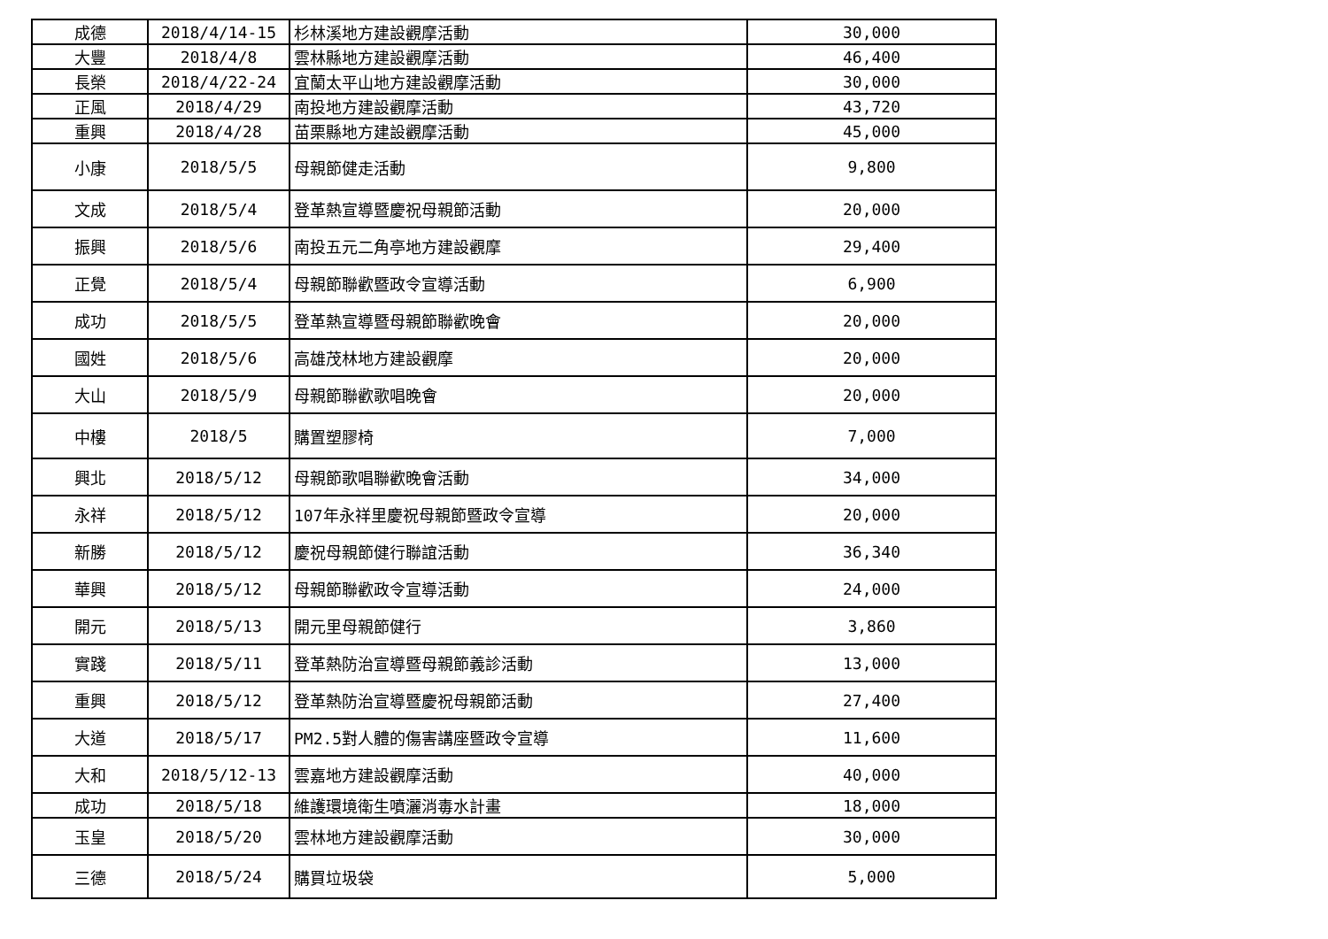| 成德 | 2018/4/14-15 | 杉林溪地方建設觀摩活動 | 30,000 |
| 大豐 | 2018/4/8 | 雲林縣地方建設觀摩活動 | 46,400 |
| 長榮 | 2018/4/22-24 | 宜蘭太平山地方建設觀摩活動 | 30,000 |
| 正風 | 2018/4/29 | 南投地方建設觀摩活動 | 43,720 |
| 重興 | 2018/4/28 | 苗栗縣地方建設觀摩活動 | 45,000 |
| 小康 | 2018/5/5 | 母親節健走活動 | 9,800 |
| 文成 | 2018/5/4 | 登革熱宣導暨慶祝母親節活動 | 20,000 |
| 振興 | 2018/5/6 | 南投五元二角亭地方建設觀摩 | 29,400 |
| 正覺 | 2018/5/4 | 母親節聯歡暨政令宣導活動 | 6,900 |
| 成功 | 2018/5/5 | 登革熱宣導暨母親節聯歡晚會 | 20,000 |
| 國姓 | 2018/5/6 | 高雄茂林地方建設觀摩 | 20,000 |
| 大山 | 2018/5/9 | 母親節聯歡歌唱晚會 | 20,000 |
| 中樓 | 2018/5 | 購置塑膠椅 | 7,000 |
| 興北 | 2018/5/12 | 母親節歌唱聯歡晚會活動 | 34,000 |
| 永祥 | 2018/5/12 | 107年永祥里慶祝母親節暨政令宣導 | 20,000 |
| 新勝 | 2018/5/12 | 慶祝母親節健行聯誼活動 | 36,340 |
| 華興 | 2018/5/12 | 母親節聯歡政令宣導活動 | 24,000 |
| 開元 | 2018/5/13 | 開元里母親節健行 | 3,860 |
| 實踐 | 2018/5/11 | 登革熱防治宣導暨母親節義診活動 | 13,000 |
| 重興 | 2018/5/12 | 登革熱防治宣導暨慶祝母親節活動 | 27,400 |
| 大道 | 2018/5/17 | PM2.5對人體的傷害講座暨政令宣導 | 11,600 |
| 大和 | 2018/5/12-13 | 雲嘉地方建設觀摩活動 | 40,000 |
| 成功 | 2018/5/18 | 維護環境衛生噴灑消毒水計畫 | 18,000 |
| 玉皇 | 2018/5/20 | 雲林地方建設觀摩活動 | 30,000 |
| 三德 | 2018/5/24 | 購買垃圾袋 | 5,000 |